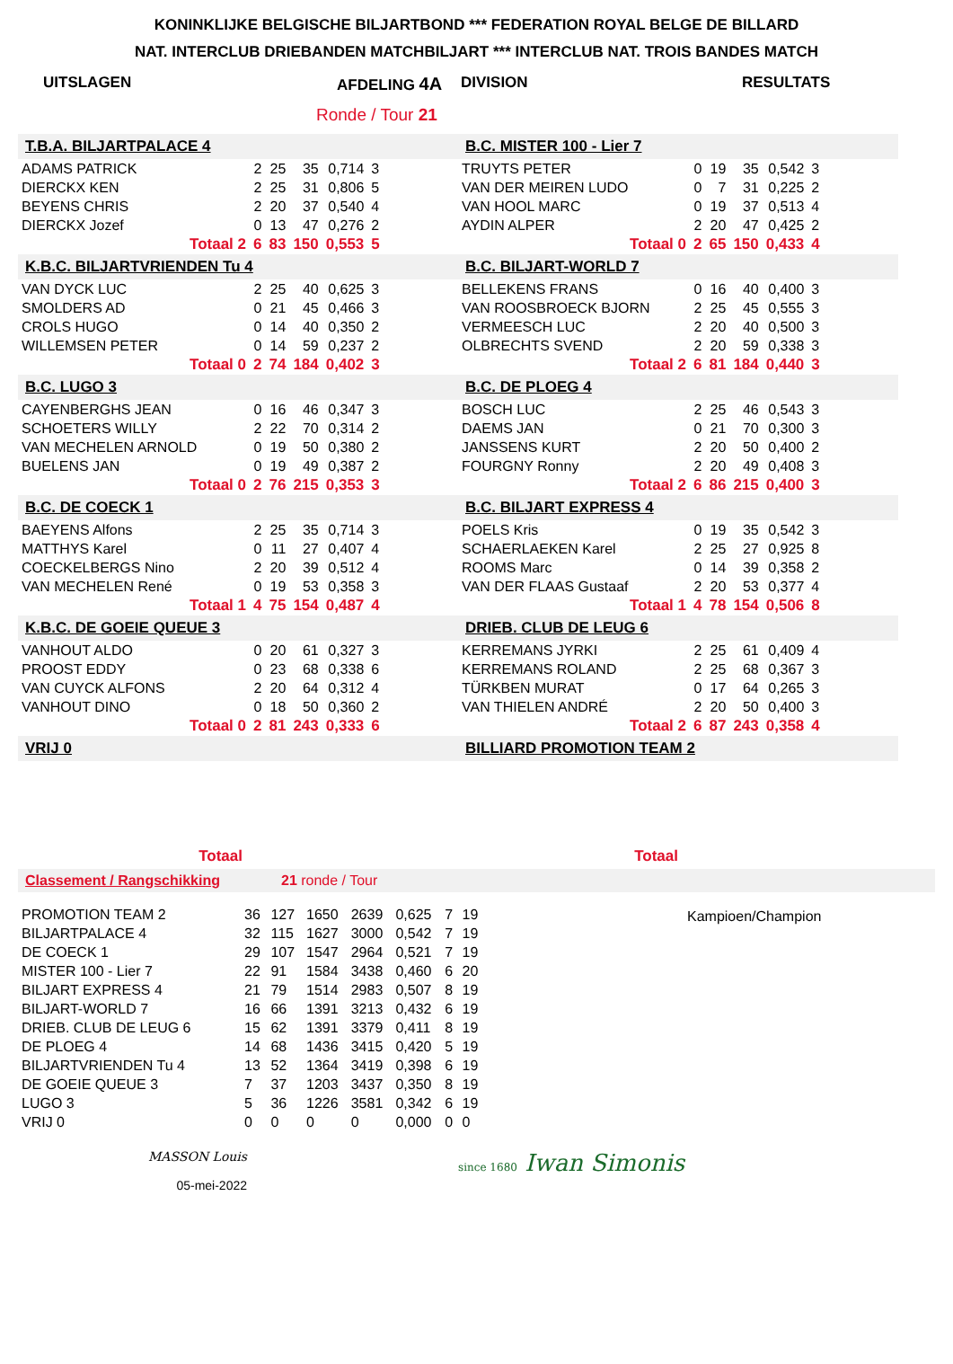KONINKLIJKE BELGISCHE BILJARTBOND *** FEDERATION ROYAL BELGE DE BILLARD
NAT. INTERCLUB DRIEBANDEN MATCHBILJART *** INTERCLUB NAT. TROIS BANDES MATCH
UITSLAGEN AFDELING 4A DIVISION RESULTATS
Ronde / Tour 21
T.B.A. BILJARTPALACE 4
| ADAMS PATRICK | 2 | 25 | 35 | 0,714 | 3 |
| DIERCKX KEN | 2 | 25 | 31 | 0,806 | 5 |
| BEYENS CHRIS | 2 | 20 | 37 | 0,540 | 4 |
| DIERCKX Jozef | 0 | 13 | 47 | 0,276 | 2 |
| Totaal 2 | 6 | 83 | 150 | 0,553 | 5 |
K.B.C. BILJARTVRIENDEN Tu 4
| VAN DYCK LUC | 2 | 25 | 40 | 0,625 | 3 |
| SMOLDERS AD | 0 | 21 | 45 | 0,466 | 3 |
| CROLS HUGO | 0 | 14 | 40 | 0,350 | 2 |
| WILLEMSEN PETER | 0 | 14 | 59 | 0,237 | 2 |
| Totaal 0 | 2 | 74 | 184 | 0,402 | 3 |
B.C. LUGO 3
| CAYENBERGHS JEAN | 0 | 16 | 46 | 0,347 | 3 |
| SCHOETERS WILLY | 2 | 22 | 70 | 0,314 | 2 |
| VAN MECHELEN ARNOLD | 0 | 19 | 50 | 0,380 | 2 |
| BUELENS JAN | 0 | 19 | 49 | 0,387 | 2 |
| Totaal 0 | 2 | 76 | 215 | 0,353 | 3 |
B.C. DE COECK 1
| BAEYENS Alfons | 2 | 25 | 35 | 0,714 | 3 |
| MATTHYS Karel | 0 | 11 | 27 | 0,407 | 4 |
| COECKELBERGS Nino | 2 | 20 | 39 | 0,512 | 4 |
| VAN MECHELEN René | 0 | 19 | 53 | 0,358 | 3 |
| Totaal 1 | 4 | 75 | 154 | 0,487 | 4 |
K.B.C. DE GOEIE QUEUE 3
| VANHOUT ALDO | 0 | 20 | 61 | 0,327 | 3 |
| PROOST EDDY | 0 | 23 | 68 | 0,338 | 6 |
| VAN CUYCK ALFONS | 2 | 20 | 64 | 0,312 | 4 |
| VANHOUT DINO | 0 | 18 | 50 | 0,360 | 2 |
| Totaal 0 | 2 | 81 | 243 | 0,333 | 6 |
VRIJ 0
B.C. MISTER 100 - Lier 7
| TRUYTS PETER | 0 | 19 | 35 | 0,542 | 3 |
| VAN DER MEIREN LUDO | 0 | 7 | 31 | 0,225 | 2 |
| VAN HOOL MARC | 0 | 19 | 37 | 0,513 | 4 |
| AYDIN ALPER | 2 | 20 | 47 | 0,425 | 2 |
| Totaal 0 | 2 | 65 | 150 | 0,433 | 4 |
B.C. BILJART-WORLD 7
| BELLEKENS FRANS | 0 | 16 | 40 | 0,400 | 3 |
| VAN ROOSBROECK BJORN | 2 | 25 | 45 | 0,555 | 3 |
| VERMEESCH LUC | 2 | 20 | 40 | 0,500 | 3 |
| OLBRECHTS SVEND | 2 | 20 | 59 | 0,338 | 3 |
| Totaal 2 | 6 | 81 | 184 | 0,440 | 3 |
B.C. DE PLOEG 4
| BOSCH LUC | 2 | 25 | 46 | 0,543 | 3 |
| DAEMS JAN | 0 | 21 | 70 | 0,300 | 3 |
| JANSSENS KURT | 2 | 20 | 50 | 0,400 | 2 |
| FOURGNY Ronny | 2 | 20 | 49 | 0,408 | 3 |
| Totaal 2 | 6 | 86 | 215 | 0,400 | 3 |
B.C. BILJART EXPRESS 4
| POELS Kris | 0 | 19 | 35 | 0,542 | 3 |
| SCHAERLAEKEN Karel | 2 | 25 | 27 | 0,925 | 8 |
| ROOMS Marc | 0 | 14 | 39 | 0,358 | 2 |
| VAN DER FLAAS Gustaaf | 2 | 20 | 53 | 0,377 | 4 |
| Totaal 1 | 4 | 78 | 154 | 0,506 | 8 |
DRIEB. CLUB DE LEUG 6
| KERREMANS JYRKI | 2 | 25 | 61 | 0,409 | 4 |
| KERREMANS ROLAND | 2 | 25 | 68 | 0,367 | 3 |
| TÜRKBEN MURAT | 0 | 17 | 64 | 0,265 | 3 |
| VAN THIELEN ANDRÉ | 2 | 20 | 50 | 0,400 | 3 |
| Totaal 2 | 6 | 87 | 243 | 0,358 | 4 |
BILLIARD PROMOTION TEAM 2
Totaal Totaal
Classement / Rangschikking 21 ronde / Tour
| PROMOTION TEAM 2 | 36 | 127 | 1650 | 2639 | 0,625 | 7 | 19 |
| BILJARTPALACE 4 | 32 | 115 | 1627 | 3000 | 0,542 | 7 | 19 |
| DE COECK 1 | 29 | 107 | 1547 | 2964 | 0,521 | 7 | 19 |
| MISTER 100 - Lier 7 | 22 | 91 | 1584 | 3438 | 0,460 | 6 | 20 |
| BILJART EXPRESS 4 | 21 | 79 | 1514 | 2983 | 0,507 | 8 | 19 |
| BILJART-WORLD 7 | 16 | 66 | 1391 | 3213 | 0,432 | 6 | 19 |
| DRIEB. CLUB DE LEUG 6 | 15 | 62 | 1391 | 3379 | 0,411 | 8 | 19 |
| DE PLOEG 4 | 14 | 68 | 1436 | 3415 | 0,420 | 5 | 19 |
| BILJARTVRIENDEN Tu 4 | 13 | 52 | 1364 | 3419 | 0,398 | 6 | 19 |
| DE GOEIE QUEUE 3 | 7 | 37 | 1203 | 3437 | 0,350 | 8 | 19 |
| LUGO 3 | 5 | 36 | 1226 | 3581 | 0,342 | 6 | 19 |
| VRIJ 0 | 0 | 0 | 0 | 0 | 0,000 | 0 | 0 |
Kampioen/Champion
MASSON Louis
05-mei-2022
since 1680 Iwan Simonis